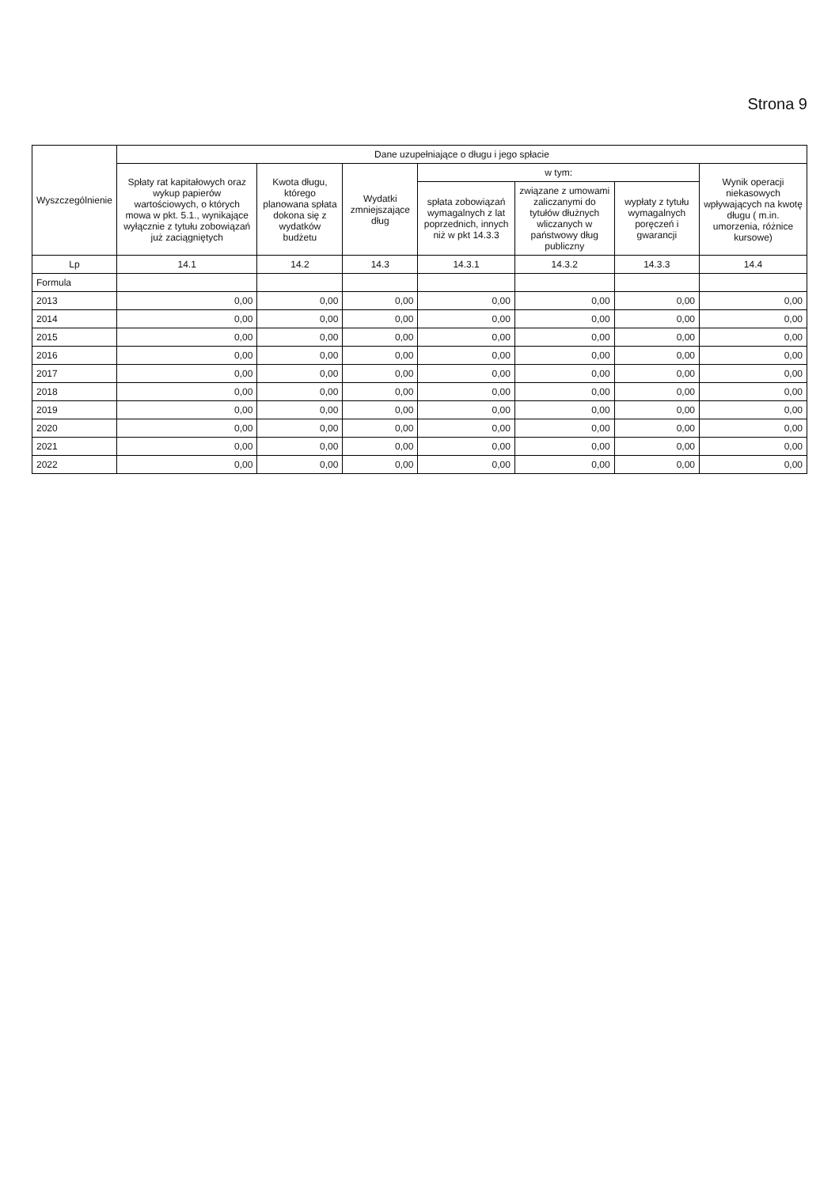Strona 9
| Wyszczególnienie | Dane uzupełniające o długu i jego spłacie | | | | | | |
| --- | --- | --- | --- | --- | --- | --- | --- |
| | Spłaty rat kapitałowych oraz wykup papierów wartościowych, o których mowa w pkt. 5.1., wynikające wyłącznie z tytułu zobowiązań już zaciągniętych | Kwota długu, którego planowana spłata dokona się z wydatków budżetu | Wydatki zmniejszające dług | w tym: | | | Wynik operacji niekasowych wpływających na kwotę długu ( m.in. umorzenia, różnice kursowe) |
| | | | | spłata zobowiązań wymagalnych z lat poprzednich, innych niż w pkt 14.3.3 | związane z umowami zaliczanymi do tytułów dłużnych wliczanych w państwowy dług publiczny | wypłaty z tytułu wymagalnych poręczeń i gwarancji | |
| Lp | 14.1 | 14.2 | 14.3 | 14.3.1 | 14.3.2 | 14.3.3 | 14.4 |
| Formula | | | | | | | |
| 2013 | 0,00 | 0,00 | 0,00 | 0,00 | 0,00 | 0,00 | 0,00 |
| 2014 | 0,00 | 0,00 | 0,00 | 0,00 | 0,00 | 0,00 | 0,00 |
| 2015 | 0,00 | 0,00 | 0,00 | 0,00 | 0,00 | 0,00 | 0,00 |
| 2016 | 0,00 | 0,00 | 0,00 | 0,00 | 0,00 | 0,00 | 0,00 |
| 2017 | 0,00 | 0,00 | 0,00 | 0,00 | 0,00 | 0,00 | 0,00 |
| 2018 | 0,00 | 0,00 | 0,00 | 0,00 | 0,00 | 0,00 | 0,00 |
| 2019 | 0,00 | 0,00 | 0,00 | 0,00 | 0,00 | 0,00 | 0,00 |
| 2020 | 0,00 | 0,00 | 0,00 | 0,00 | 0,00 | 0,00 | 0,00 |
| 2021 | 0,00 | 0,00 | 0,00 | 0,00 | 0,00 | 0,00 | 0,00 |
| 2022 | 0,00 | 0,00 | 0,00 | 0,00 | 0,00 | 0,00 | 0,00 |